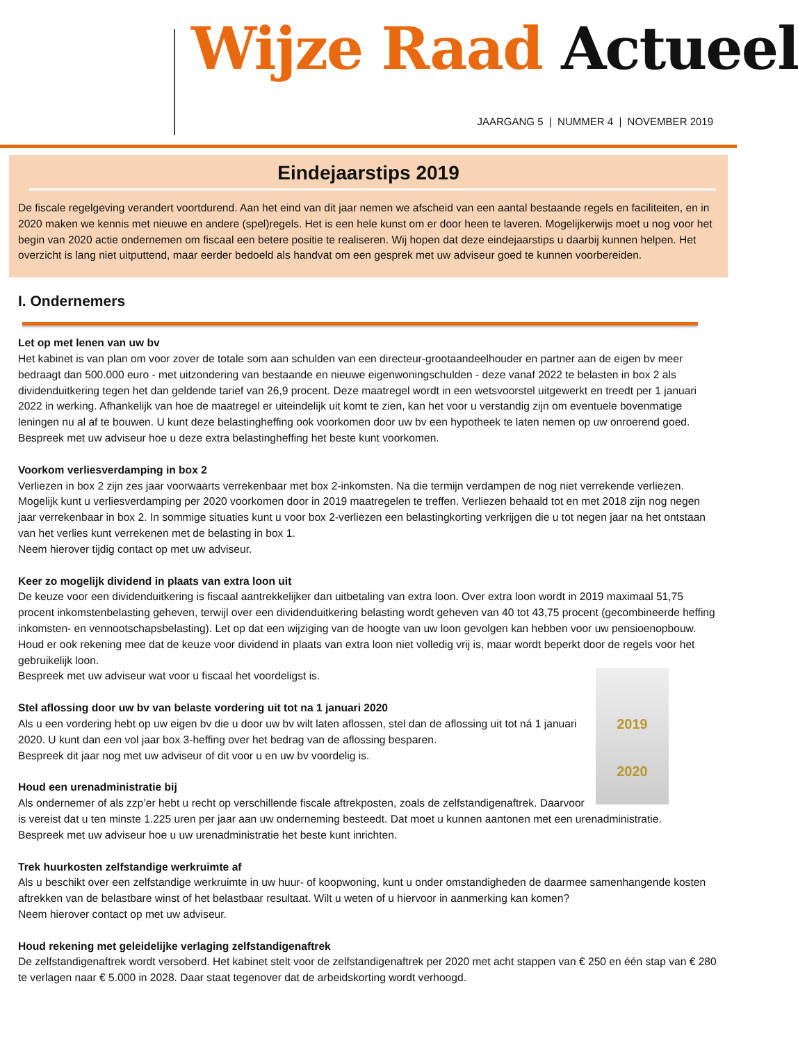Wijze Raad Actueel
JAARGANG 5 | NUMMER 4 | NOVEMBER 2019
Eindejaarstips 2019
De fiscale regelgeving verandert voortdurend. Aan het eind van dit jaar nemen we afscheid van een aantal bestaande regels en faciliteiten, en in 2020 maken we kennis met nieuwe en andere (spel)regels. Het is een hele kunst om er door heen te laveren. Mogelijkerwijs moet u nog voor het begin van 2020 actie ondernemen om fiscaal een betere positie te realiseren. Wij hopen dat deze eindejaarstips u daarbij kunnen helpen. Het overzicht is lang niet uitputtend, maar eerder bedoeld als handvat om een gesprek met uw adviseur goed te kunnen voorbereiden.
I. Ondernemers
Let op met lenen van uw bv
Het kabinet is van plan om voor zover de totale som aan schulden van een directeur-grootaandeelhouder en partner aan de eigen bv meer bedraagt dan 500.000 euro - met uitzondering van bestaande en nieuwe eigenwoningschulden - deze vanaf 2022 te belasten in box 2 als dividenduitkering tegen het dan geldende tarief van 26,9 procent. Deze maatregel wordt in een wetsvoorstel uitgewerkt en treedt per 1 januari 2022 in werking. Afhankelijk van hoe de maatregel er uiteindelijk uit komt te zien, kan het voor u verstandig zijn om eventuele bovenmatige leningen nu al af te bouwen. U kunt deze belastingheffing ook voorkomen door uw bv een hypotheek te laten nemen op uw onroerend goed.
Bespreek met uw adviseur hoe u deze extra belastingheffing het beste kunt voorkomen.
Voorkom verliesverdamping in box 2
Verliezen in box 2 zijn zes jaar voorwaarts verrekenbaar met box 2-inkomsten. Na die termijn verdampen de nog niet verrekende verliezen. Mogelijk kunt u verliesverdamping per 2020 voorkomen door in 2019 maatregelen te treffen. Verliezen behaald tot en met 2018 zijn nog negen jaar verrekenbaar in box 2. In sommige situaties kunt u voor box 2-verliezen een belastingkorting verkrijgen die u tot negen jaar na het ontstaan van het verlies kunt verrekenen met de belasting in box 1.
Neem hierover tijdig contact op met uw adviseur.
Keer zo mogelijk dividend in plaats van extra loon uit
De keuze voor een dividenduitkering is fiscaal aantrekkelijker dan uitbetaling van extra loon. Over extra loon wordt in 2019 maximaal 51,75 procent inkomstenbelasting geheven, terwijl over een dividenduitkering belasting wordt geheven van 40 tot 43,75 procent (gecombineerde heffing inkomsten- en vennootschapsbelasting). Let op dat een wijziging van de hoogte van uw loon gevolgen kan hebben voor uw pensioenopbouw. Houd er ook rekening mee dat de keuze voor dividend in plaats van extra loon niet volledig vrij is, maar wordt beperkt door de regels voor het gebruikelijk loon.
2019
2020 Bespreek met uw adviseur wat voor u fiscaal het voordeligst is.
Stel aflossing door uw bv van belaste vordering uit tot na 1 januari 2020
Als u een vordering hebt op uw eigen bv die u door uw bv wilt laten aflossen, stel dan de aflossing uit tot ná 1 januari 2020. U kunt dan een vol jaar box 3-heffing over het bedrag van de aflossing besparen.
Bespreek dit jaar nog met uw adviseur of dit voor u en uw bv voordelig is.
Houd een urenadministratie bij
Als ondernemer of als zzp’er hebt u recht op verschillende fiscale aftrekposten, zoals de zelfstandigenaftrek. Daarvoor is vereist dat u ten minste 1.225 uren per jaar aan uw onderneming besteedt. Dat moet u kunnen aantonen met een urenadministratie.
Bespreek met uw adviseur hoe u uw urenadministratie het beste kunt inrichten.
Trek huurkosten zelfstandige werkruimte af
Als u beschikt over een zelfstandige werkruimte in uw huur- of koopwoning, kunt u onder omstandigheden de daarmee samenhangende kosten aftrekken van de belastbare winst of het belastbaar resultaat. Wilt u weten of u hiervoor in aanmerking kan komen?
Neem hierover contact op met uw adviseur.
Houd rekening met geleidelijke verlaging zelfstandigenaftrek
De zelfstandigenaftrek wordt versoberd. Het kabinet stelt voor de zelfstandigenaftrek per 2020 met acht stappen van € 250 en één stap van € 280 te verlagen naar € 5.000 in 2028. Daar staat tegenover dat de arbeidskorting wordt verhoogd.